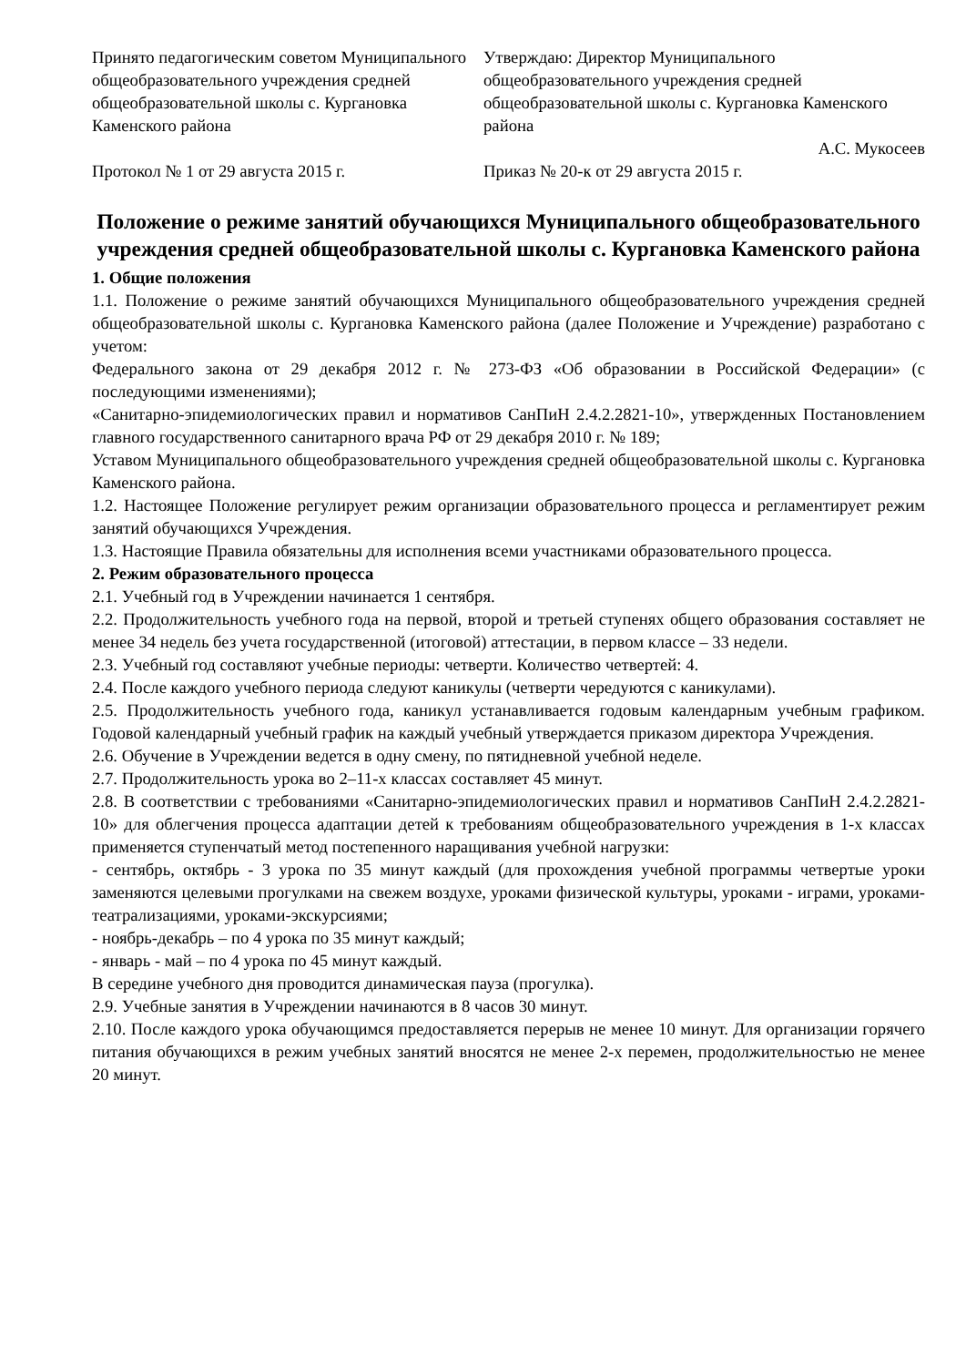Принято педагогическим советом Муниципального общеобразовательного учреждения средней общеобразовательной школы с. Кургановка Каменского района
Протокол № 1 от 29 августа 2015 г.
Утверждаю: Директор Муниципального общеобразовательного учреждения средней общеобразовательной школы с. Кургановка Каменского района
А.С. Мукосеев
Приказ № 20-к от 29 августа 2015 г.
Положение о режиме занятий обучающихся Муниципального общеобразовательного учреждения средней общеобразовательной школы с. Кургановка Каменского района
1. Общие положения
1.1. Положение о режиме занятий обучающихся Муниципального общеобразовательного учреждения средней общеобразовательной школы с. Кургановка Каменского района (далее Положение и Учреждение) разработано с учетом:
Федерального закона от 29 декабря 2012 г. № 273-ФЗ «Об образовании в Российской Федерации» (с последующими изменениями);
«Санитарно-эпидемиологических правил и нормативов СанПиН 2.4.2.2821-10», утвержденных Постановлением главного государственного санитарного врача РФ от 29 декабря 2010 г. № 189;
Уставом Муниципального общеобразовательного учреждения средней общеобразовательной школы с. Кургановка Каменского района.
1.2. Настоящее Положение регулирует режим организации образовательного процесса и регламентирует режим занятий обучающихся Учреждения.
1.3. Настоящие Правила обязательны для исполнения всеми участниками образовательного процесса.
2. Режим образовательного процесса
2.1. Учебный год в Учреждении начинается 1 сентября.
2.2. Продолжительность учебного года на первой, второй и третьей ступенях общего образования составляет не менее 34 недель без учета государственной (итоговой) аттестации, в первом классе – 33 недели.
2.3. Учебный год составляют учебные периоды: четверти. Количество четвертей: 4.
2.4. После каждого учебного периода следуют каникулы (четверти чередуются с каникулами).
2.5. Продолжительность учебного года, каникул устанавливается годовым календарным учебным графиком. Годовой календарный учебный график на каждый учебный утверждается приказом директора Учреждения.
2.6. Обучение в Учреждении ведется в одну смену, по пятидневной учебной неделе.
2.7. Продолжительность урока во 2–11-х классах составляет 45 минут.
2.8. В соответствии с требованиями «Санитарно-эпидемиологических правил и нормативов СанПиН 2.4.2.2821-10» для облегчения процесса адаптации детей к требованиям общеобразовательного учреждения в 1-х классах применяется ступенчатый метод постепенного наращивания учебной нагрузки:
- сентябрь, октябрь - 3 урока по 35 минут каждый (для прохождения учебной программы четвертые уроки заменяются целевыми прогулками на свежем воздухе, уроками физической культуры, уроками - играми, уроками-театрализациями, уроками-экскурсиями;
- ноябрь-декабрь – по 4 урока по 35 минут каждый;
- январь - май – по 4 урока по 45 минут каждый.
В середине учебного дня проводится динамическая пауза (прогулка).
2.9. Учебные занятия в Учреждении начинаются в 8 часов 30 минут.
2.10. После каждого урока обучающимся предоставляется перерыв не менее 10 минут. Для организации горячего питания обучающихся в режим учебных занятий вносятся не менее 2-х перемен, продолжительностью не менее 20 минут.